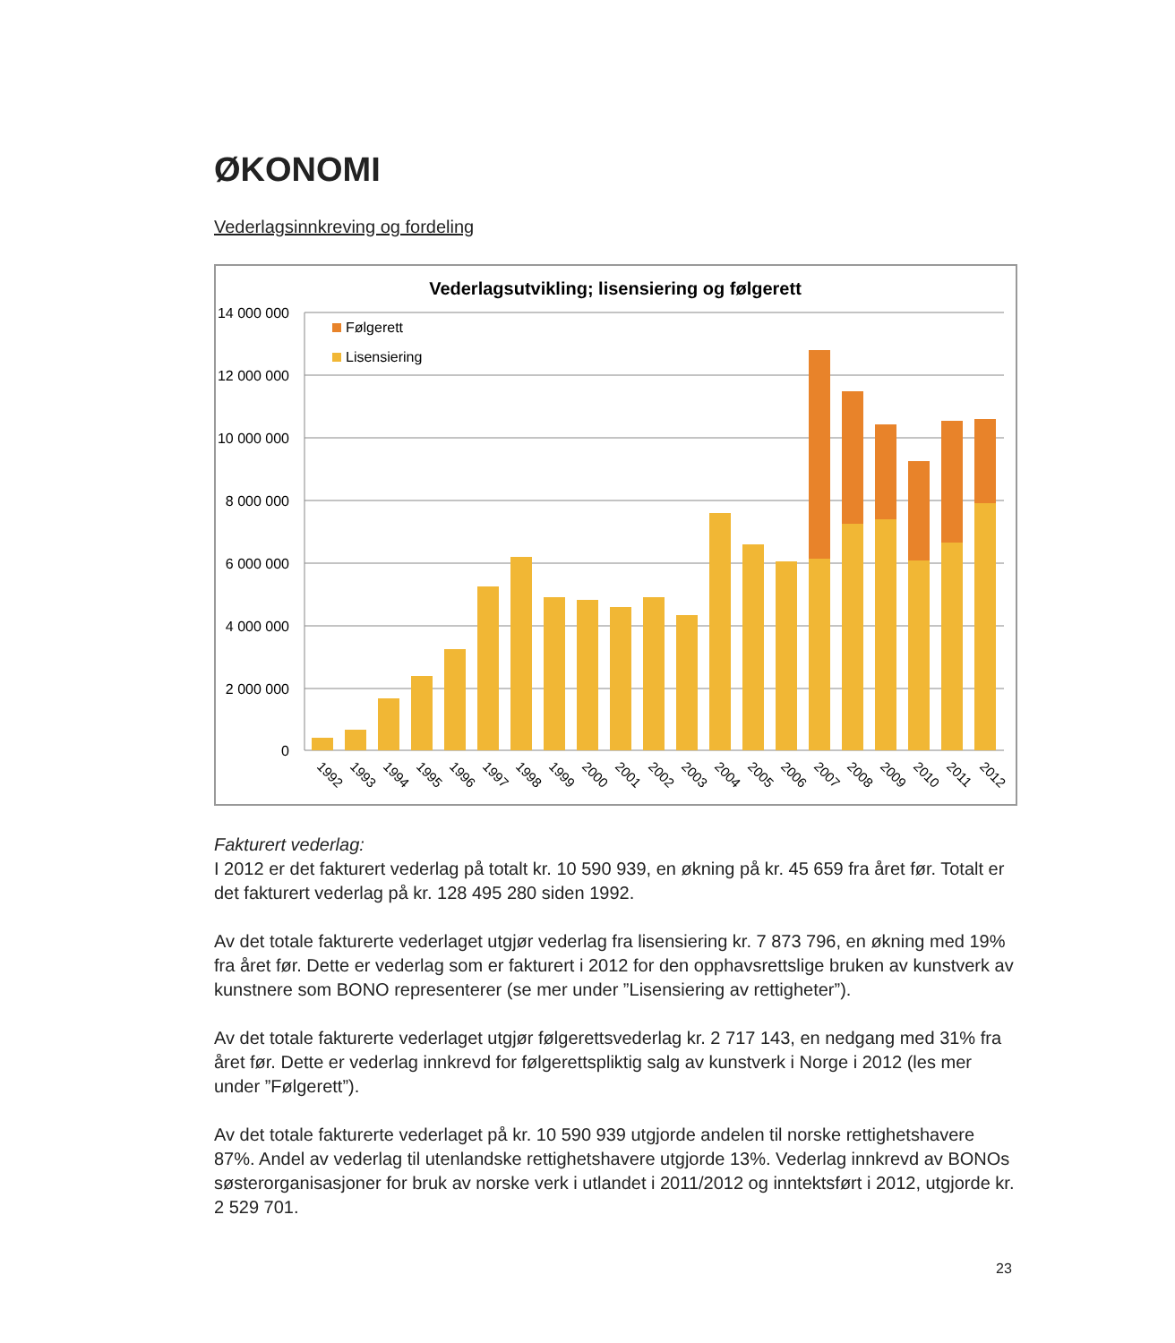ØKONOMI
Vederlagsinnkreving og fordeling
Vederlagsutvikling; lisensiering og følgerett
14 000 000
12 000 000
10 000 000
8 000 000
6 000 000
4 000 000
2 000 000
0
Følgerett
Lisensiering
1992
1993
1994
1995
1996
1997
1998
1999
2000
2001
2002
2003
2004
2005
2006
2007
2008
2009
2010
2011
2012
Fakturert vederlag:
I 2012 er det fakturert vederlag på totalt kr. 10 590 939, en økning på kr. 45 659 fra året før. Totalt er det fakturert vederlag på kr. 128 495 280 siden 1992.
Av det totale fakturerte vederlaget utgjør vederlag fra lisensiering kr. 7 873 796, en økning med 19% fra året før. Dette er vederlag som er fakturert i 2012 for den opphavsrettslige bruken av kunstverk av kunstnere som BONO representerer (se mer under ”Lisensiering av rettigheter”).
Av det totale fakturerte vederlaget utgjør følgerettsvederlag kr. 2 717 143, en nedgang med 31% fra året før. Dette er vederlag innkrevd for følgerettspliktig salg av kunstverk i Norge i 2012 (les mer under ”Følgerett”).
Av det totale fakturerte vederlaget på kr. 10 590 939 utgjorde andelen til norske rettighetshavere 87%. Andel av vederlag til utenlandske rettighetshavere utgjorde 13%. Vederlag innkrevd av BONOs søsterorganisasjoner for bruk av norske verk i utlandet i 2011/2012 og inntektsført i 2012, utgjorde kr. 2 529 701.
23